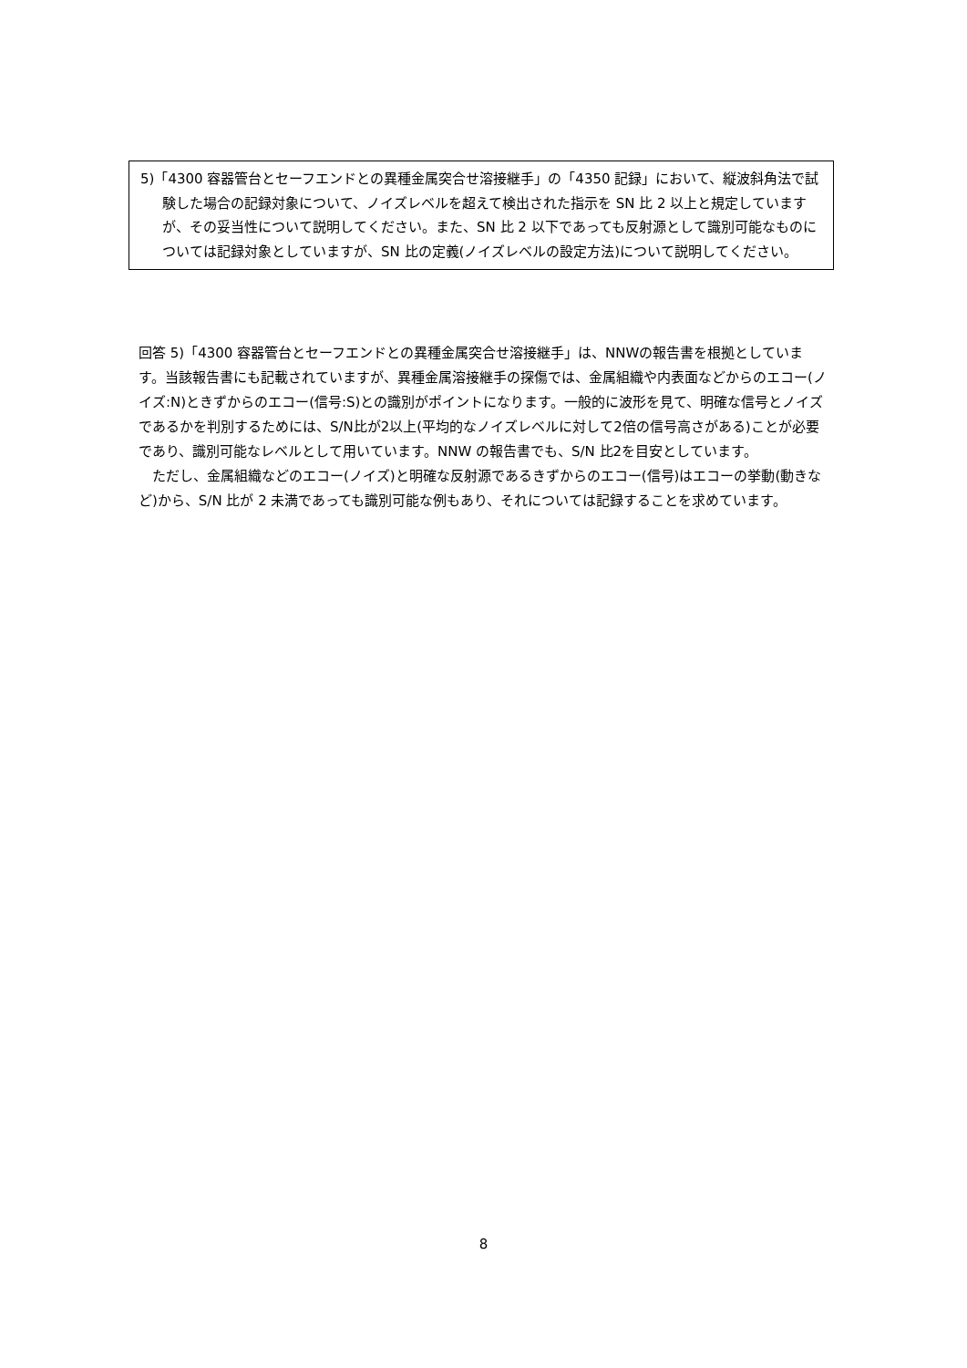5)「4300 容器管台とセーフエンドとの異種金属突合せ溶接継手」の「4350 記録」において、縦波斜角法で試験した場合の記録対象について、ノイズレベルを超えて検出された指示を SN 比 2 以上と規定していますが、その妥当性について説明してください。また、SN 比 2 以下であっても反射源として識別可能なものについては記録対象としていますが、SN 比の定義(ノイズレベルの設定方法)について説明してください。
回答 5)「4300 容器管台とセーフエンドとの異種金属突合せ溶接継手」は、NNWの報告書を根拠としています。当該報告書にも記載されていますが、異種金属溶接継手の探傷では、金属組織や内表面などからのエコー(ノイズ:N)ときずからのエコー(信号:S)との識別がポイントになります。一般的に波形を見て、明確な信号とノイズであるかを判別するためには、S/N比が2以上(平均的なノイズレベルに対して2倍の信号高さがある)ことが必要であり、識別可能なレベルとして用いています。NNW の報告書でも、S/N 比2を目安としています。
　ただし、金属組織などのエコー(ノイズ)と明確な反射源であるきずからのエコー(信号)はエコーの挙動(動きなど)から、S/N 比が 2 未満であっても識別可能な例もあり、それについては記録することを求めています。
8